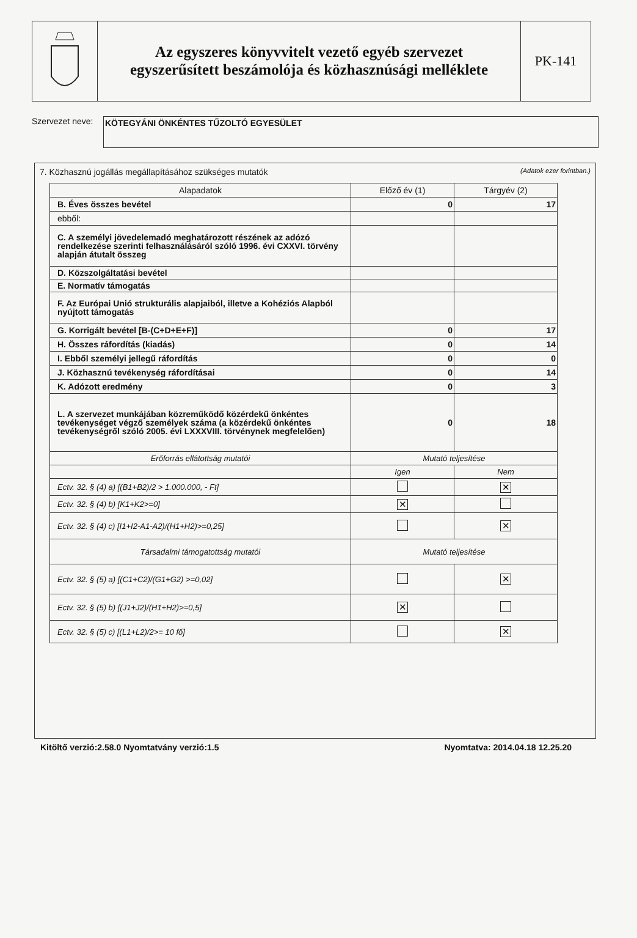Az egyszeres könyvvitelt vezető egyéb szervezet
egyszerűsített beszámolója és közhasznúsági melléklete
PK-141
Szervezet neve:
KÖTEGYÁNI ÖNKÉNTES TŰZOLTÓ EGYESÜLET
7. Közhasznú jogállás megállapításához szükséges mutatók (Adatok ezer forintban.)
| Alapadatok | Előző év (1) | Tárgyév (2) |
| --- | --- | --- |
| B. Éves összes bevétel | 0 | 17 |
| ebből: | | |
| C. A személyi jövedelemadó meghatározott részének az adózó rendelkezése szerinti felhasználásáról szóló 1996. évi CXXVI. törvény alapján átutalt összeg | | |
| D. Közszolgáltatási bevétel | | |
| E. Normatív támogatás | | |
| F. Az Európai Unió strukturális alapjaiból, illetve a Kohéziós Alapból nyújtott támogatás | | |
| G. Korrigált bevétel [B-(C+D+E+F)] | 0 | 17 |
| H. Összes ráfordítás (kiadás) | 0 | 14 |
| I. Ebből személyi jellegű ráfordítás | 0 | 0 |
| J. Közhasznú tevékenység ráfordításai | 0 | 14 |
| K. Adózott eredmény | 0 | 3 |
| L. A szervezet munkájában közreműködő közérdekű önkéntes tevékenységet végző személyek száma (a közérdekű önkéntes tevékenységről szóló 2005. évi LXXXVIII. törvénynek megfelelően) | 0 | 18 |
| Erőforrás ellátottság mutatói | Mutató teljesítése | |
| | Igen | Nem |
| Ectv. 32. § (4) a) [(B1+B2)/2 > 1.000.000, - Ft] | | ✕ |
| Ectv. 32. § (4) b) [K1+K2>=0] | ✕ | |
| Ectv. 32. § (4) c) [I1+I2-A1-A2)/(H1+H2)>=0,25] | | ✕ |
| Társadalmi támogatottság mutatói | Mutató teljesítése | |
| Ectv. 32. § (5) a) [(C1+C2)/(G1+G2) >=0,02] | | ✕ |
| Ectv. 32. § (5) b) [(J1+J2)/(H1+H2)>=0,5] | ✕ | |
| Ectv. 32. § (5) c) [(L1+L2)/2>= 10 fő] | | ✕ |
Kitöltő verzió:2.58.0 Nyomtatvány verzió:1.5 Nyomtatva: 2014.04.18 12.25.20